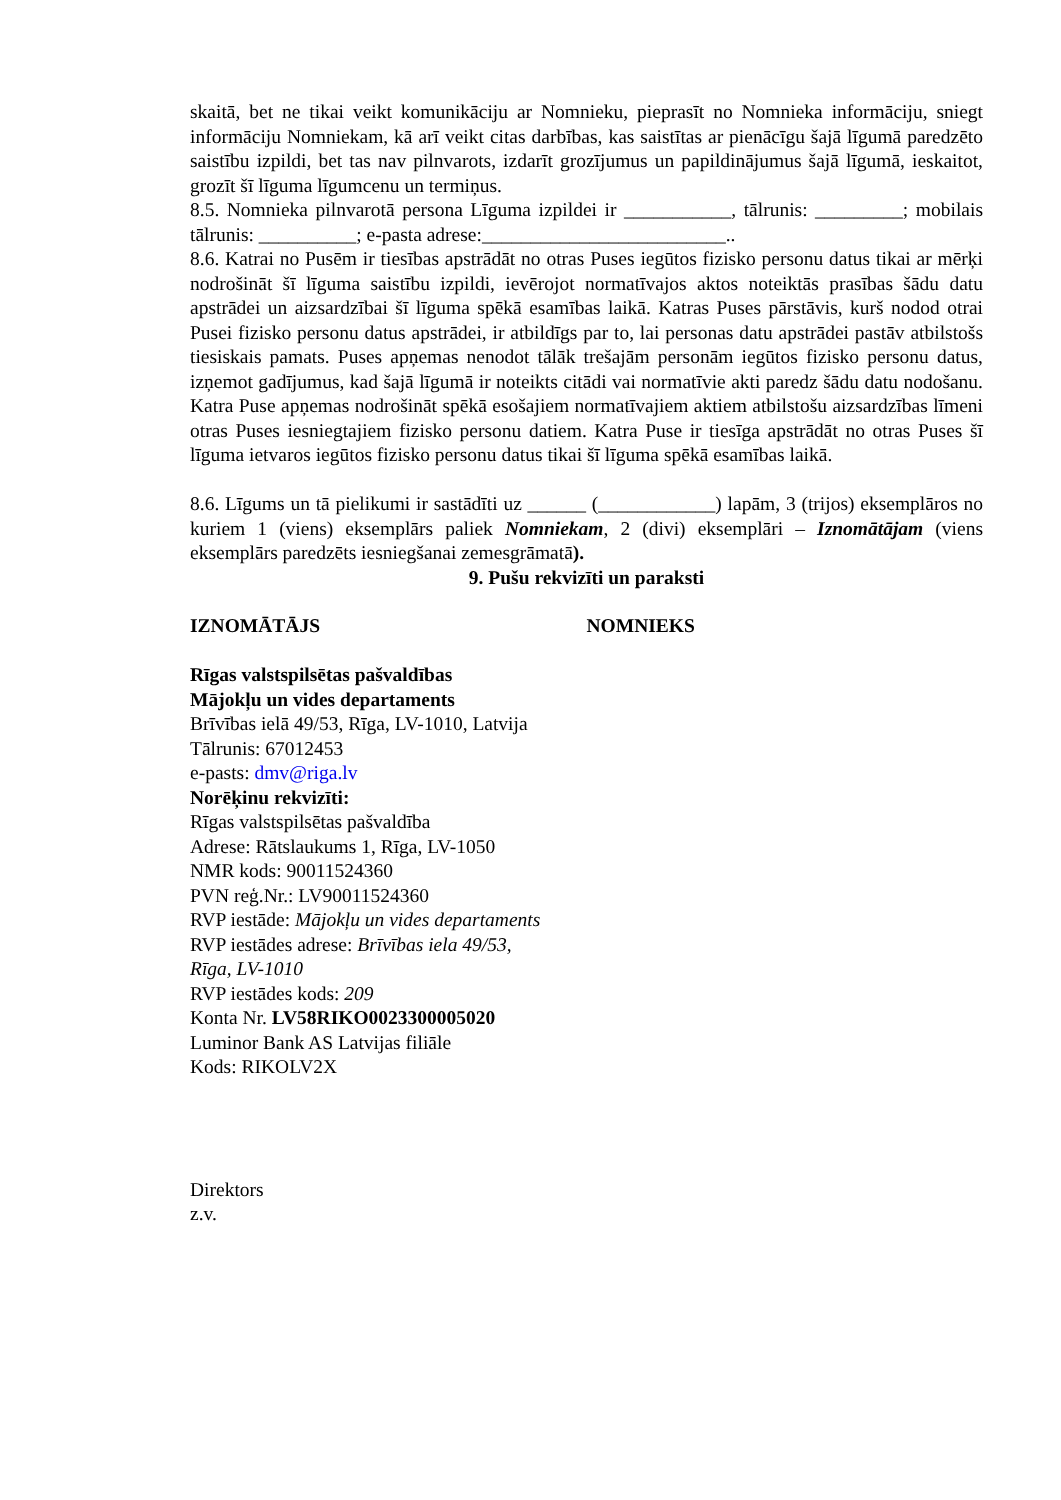skaitā, bet ne tikai veikt komunikāciju ar Nomnieku, pieprasīt no Nomnieka informāciju, sniegt informāciju Nomniekam, kā arī veikt citas darbības, kas saistītas ar pienācīgu šajā līgumā paredzēto saistību izpildi, bet tas nav pilnvarots, izdarīt grozījumus un papildinājumus šajā līgumā, ieskaitot, grozīt šī līguma līgumcenu un termiņus.
8.5. Nomnieka pilnvarotā persona Līguma izpildei ir ___________, tālrunis: _________; mobilais tālrunis: __________; e-pasta adrese:_________________________..
8.6. Katrai no Pusēm ir tiesības apstrādāt no otras Puses iegūtos fizisko personu datus tikai ar mērķi nodrošināt šī līguma saistību izpildi, ievērojot normatīvajos aktos noteiktās prasības šādu datu apstrādei un aizsardzībai šī līguma spēkā esamības laikā. Katras Puses pārstāvis, kurš nodod otrai Pusei fizisko personu datus apstrādei, ir atbildīgs par to, lai personas datu apstrādei pastāv atbilstošs tiesiskais pamats. Puses apņemas nenodot tālāk trešajām personām iegūtos fizisko personu datus, izņemot gadījumus, kad šajā līgumā ir noteikts citādi vai normatīvie akti paredz šādu datu nodošanu. Katra Puse apņemas nodrošināt spēkā esošajiem normatīvajiem aktiem atbilstošu aizsardzības līmeni otras Puses iesniegtajiem fizisko personu datiem. Katra Puse ir tiesīga apstrādāt no otras Puses šī līguma ietvaros iegūtos fizisko personu datus tikai šī līguma spēkā esamības laikā.
8.6. Līgums un tā pielikumi ir sastādīti uz ______ (____________) lapām, 3 (trijos) eksemplāros no kuriem 1 (viens) eksemplārs paliek Nomniekam, 2 (divi) eksemplāri – Iznomātājam (viens eksemplārs paredzēts iesniegšanai zemesgrāmatā).
9. Pušu rekvizīti un paraksti
IZNOMĀTĀJS NOMNIEKS
Rīgas valstspilsētas pašvaldības
Mājokļu un vides departaments
Brīvības ielā 49/53, Rīga, LV-1010, Latvija
Tālrunis: 67012453
e-pasts: dmv@riga.lv
Norēķinu rekvizīti:
Rīgas valstspilsētas pašvaldība
Adrese: Rātslaukums 1, Rīga, LV-1050
NMR kods: 90011524360
PVN reģ.Nr.: LV90011524360
RVP iestāde: Mājokļu un vides departaments
RVP iestādes adrese: Brīvības iela 49/53,
Rīga, LV-1010
RVP iestādes kods: 209
Konta Nr. LV58RIKO0023300005020
Luminor Bank AS Latvijas filiāle
Kods: RIKOLV2X
Direktors
z.v.